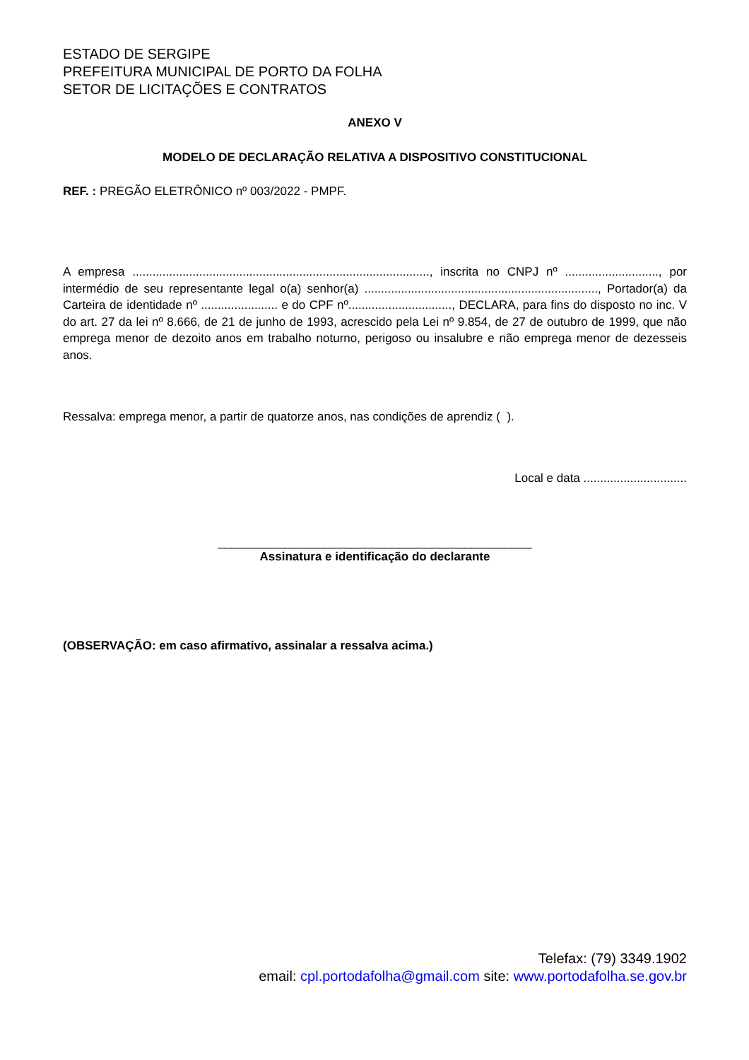ESTADO DE SERGIPE
PREFEITURA MUNICIPAL DE PORTO DA FOLHA
SETOR DE LICITAÇÕES E CONTRATOS
ANEXO V
MODELO DE DECLARAÇÃO RELATIVA A DISPOSITIVO CONSTITUCIONAL
REF. : PREGÃO ELETRÔNICO nº 003/2022 - PMPF.
A empresa ........................................................................................., inscrita no CNPJ nº ............................, por intermédio de seu representante legal o(a) senhor(a) ......................................................................, Portador(a) da Carteira de identidade nº ....................... e do CPF nº..............................., DECLARA, para fins do disposto no inc. V do art. 27 da lei nº 8.666, de 21 de junho de 1993, acrescido pela Lei nº 9.854, de 27 de outubro de 1999, que não emprega menor de dezoito anos em trabalho noturno, perigoso ou insalubre e não emprega menor de dezesseis anos.
Ressalva: emprega menor, a partir de quatorze anos, nas condições de aprendiz ( ).
Local e data ...............................
_______________________________________________
Assinatura e identificação do declarante
(OBSERVAÇÃO: em caso afirmativo, assinalar a ressalva acima.)
Telefax: (79) 3349.1902
email: cpl.portodafolha@gmail.com site: www.portodafolha.se.gov.br